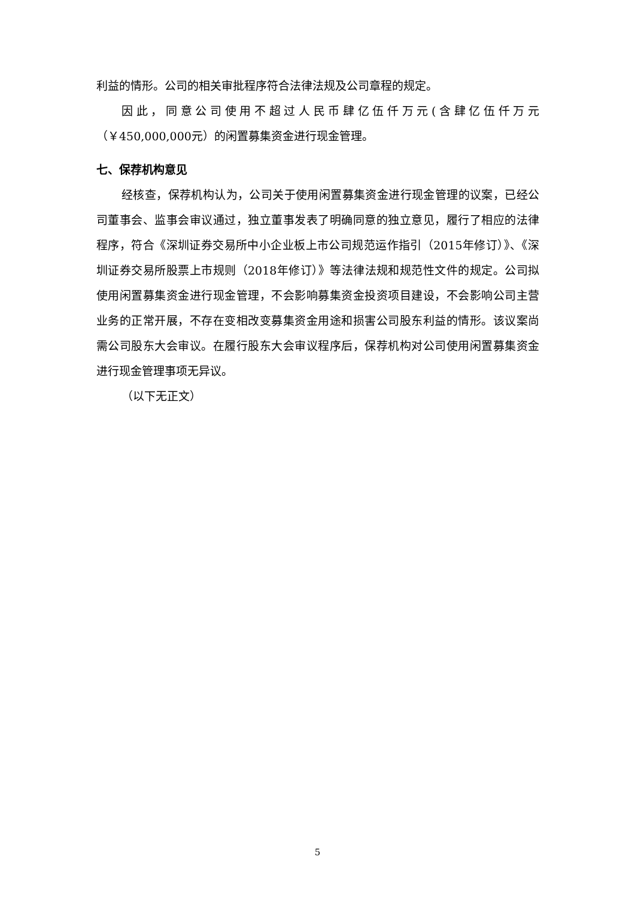利益的情形。公司的相关审批程序符合法律法规及公司章程的规定。
因此，同意公司使用不超过人民币肆亿伍仟万元(含肆亿伍仟万元（￥450,000,000元）的闲置募集资金进行现金管理。
七、保荐机构意见
经核查，保荐机构认为，公司关于使用闲置募集资金进行现金管理的议案，已经公司董事会、监事会审议通过，独立董事发表了明确同意的独立意见，履行了相应的法律程序，符合《深圳证券交易所中小企业板上市公司规范运作指引（2015年修订）》、《深圳证券交易所股票上市规则（2018年修订）》等法律法规和规范性文件的规定。公司拟使用闲置募集资金进行现金管理，不会影响募集资金投资项目建设，不会影响公司主营业务的正常开展，不存在变相改变募集资金用途和损害公司股东利益的情形。该议案尚需公司股东大会审议。在履行股东大会审议程序后，保荐机构对公司使用闲置募集资金进行现金管理事项无异议。
（以下无正文）
5